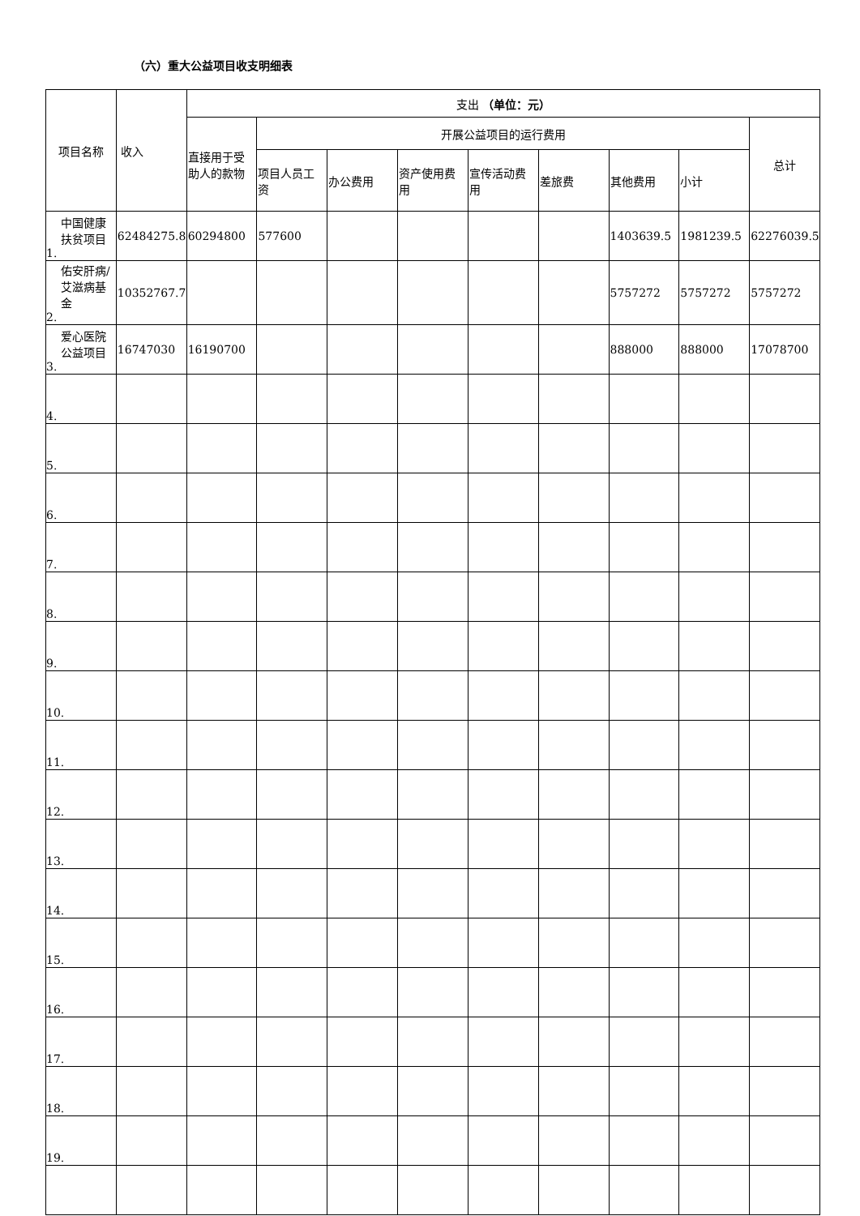（六）重大公益项目收支明细表
| 项目名称 | 收入 | 支出 （单位：元） | | | | | | | | |
| --- | --- | --- | --- | --- | --- | --- | --- | --- | --- | --- |
| | | 直接用于受助人的款物 | 开展公益项目的运行费用 | | | | | | | 总计 |
| | | | 项目人员工资 | 办公费用 | 资产使用费用 | 宣传活动费用 | 差旅费 | 其他费用 | 小计 | |
| 中国健康扶贫项目 1. | 62484275.8 | 60294800 | 577600 | | | | | 1403639.5 | 1981239.5 | 62276039.5 |
| 佑安肝病/艾滋病基金 2. | 10352767.78 | | | | | | | 5757272 | 5757272 | 5757272 |
| 爱心医院公益项目 3. | 16747030 | 16190700 | | | | | | 888000 | 888000 | 17078700 |
| 4. | | | | | | | | | | |
| 5. | | | | | | | | | | |
| 6. | | | | | | | | | | |
| 7. | | | | | | | | | | |
| 8. | | | | | | | | | | |
| 9. | | | | | | | | | | |
| 10. | | | | | | | | | | |
| 11. | | | | | | | | | | |
| 12. | | | | | | | | | | |
| 13. | | | | | | | | | | |
| 14. | | | | | | | | | | |
| 15. | | | | | | | | | | |
| 16. | | | | | | | | | | |
| 17. | | | | | | | | | | |
| 18. | | | | | | | | | | |
| 19. | | | | | | | | | | |